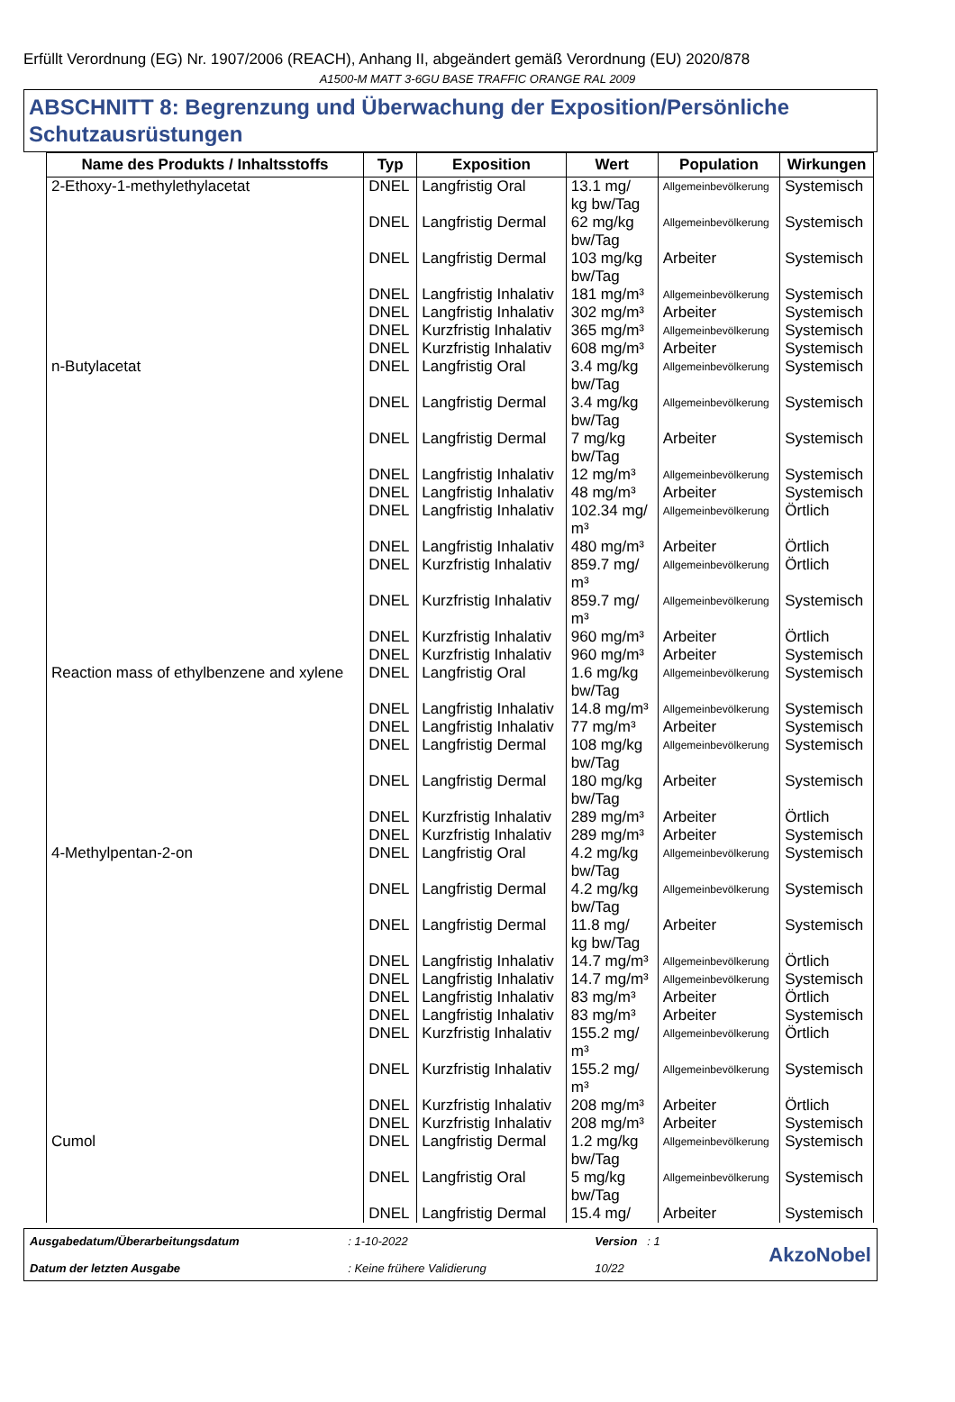Erfüllt Verordnung (EG) Nr. 1907/2006 (REACH), Anhang II, abgeändert gemäß Verordnung (EU) 2020/878
A1500-M MATT 3-6GU BASE TRAFFIC ORANGE RAL 2009
ABSCHNITT 8: Begrenzung und Überwachung der Exposition/Persönliche Schutzausrüstungen
| Name des Produkts / Inhaltsstoffs | Typ | Exposition | Wert | Population | Wirkungen |
| --- | --- | --- | --- | --- | --- |
| 2-Ethoxy-1-methylethylacetat | DNEL | Langfristig Oral | 13.1 mg/ kg bw/Tag | Allgemeinbevölkerung | Systemisch |
| | DNEL | Langfristig Dermal | 62 mg/kg bw/Tag | Allgemeinbevölkerung | Systemisch |
| | DNEL | Langfristig Dermal | 103 mg/kg bw/Tag | Arbeiter | Systemisch |
| | DNEL | Langfristig Inhalativ | 181 mg/m³ | Allgemeinbevölkerung | Systemisch |
| | DNEL | Langfristig Inhalativ | 302 mg/m³ | Arbeiter | Systemisch |
| | DNEL | Kurzfristig Inhalativ | 365 mg/m³ | Allgemeinbevölkerung | Systemisch |
| | DNEL | Kurzfristig Inhalativ | 608 mg/m³ | Arbeiter | Systemisch |
| n-Butylacetat | DNEL | Langfristig Oral | 3.4 mg/kg bw/Tag | Allgemeinbevölkerung | Systemisch |
| | DNEL | Langfristig Dermal | 3.4 mg/kg bw/Tag | Allgemeinbevölkerung | Systemisch |
| | DNEL | Langfristig Dermal | 7 mg/kg bw/Tag | Arbeiter | Systemisch |
| | DNEL | Langfristig Inhalativ | 12 mg/m³ | Allgemeinbevölkerung | Systemisch |
| | DNEL | Langfristig Inhalativ | 48 mg/m³ | Arbeiter | Systemisch |
| | DNEL | Langfristig Inhalativ | 102.34 mg/ m³ | Allgemeinbevölkerung | Örtlich |
| | DNEL | Langfristig Inhalativ | 480 mg/m³ | Arbeiter | Örtlich |
| | DNEL | Kurzfristig Inhalativ | 859.7 mg/ m³ | Allgemeinbevölkerung | Örtlich |
| | DNEL | Kurzfristig Inhalativ | 859.7 mg/ m³ | Allgemeinbevölkerung | Systemisch |
| | DNEL | Kurzfristig Inhalativ | 960 mg/m³ | Arbeiter | Örtlich |
| | DNEL | Kurzfristig Inhalativ | 960 mg/m³ | Arbeiter | Systemisch |
| Reaction mass of ethylbenzene and xylene | DNEL | Langfristig Oral | 1.6 mg/kg bw/Tag | Allgemeinbevölkerung | Systemisch |
| | DNEL | Langfristig Inhalativ | 14.8 mg/m³ | Allgemeinbevölkerung | Systemisch |
| | DNEL | Langfristig Inhalativ | 77 mg/m³ | Arbeiter | Systemisch |
| | DNEL | Langfristig Dermal | 108 mg/kg bw/Tag | Allgemeinbevölkerung | Systemisch |
| | DNEL | Langfristig Dermal | 180 mg/kg bw/Tag | Arbeiter | Systemisch |
| | DNEL | Kurzfristig Inhalativ | 289 mg/m³ | Arbeiter | Örtlich |
| | DNEL | Kurzfristig Inhalativ | 289 mg/m³ | Arbeiter | Systemisch |
| 4-Methylpentan-2-on | DNEL | Langfristig Oral | 4.2 mg/kg bw/Tag | Allgemeinbevölkerung | Systemisch |
| | DNEL | Langfristig Dermal | 4.2 mg/kg bw/Tag | Allgemeinbevölkerung | Systemisch |
| | DNEL | Langfristig Dermal | 11.8 mg/ kg bw/Tag | Arbeiter | Systemisch |
| | DNEL | Langfristig Inhalativ | 14.7 mg/m³ | Allgemeinbevölkerung | Örtlich |
| | DNEL | Langfristig Inhalativ | 14.7 mg/m³ | Allgemeinbevölkerung | Systemisch |
| | DNEL | Langfristig Inhalativ | 83 mg/m³ | Arbeiter | Örtlich |
| | DNEL | Langfristig Inhalativ | 83 mg/m³ | Arbeiter | Systemisch |
| | DNEL | Kurzfristig Inhalativ | 155.2 mg/ m³ | Allgemeinbevölkerung | Örtlich |
| | DNEL | Kurzfristig Inhalativ | 155.2 mg/ m³ | Allgemeinbevölkerung | Systemisch |
| | DNEL | Kurzfristig Inhalativ | 208 mg/m³ | Arbeiter | Örtlich |
| | DNEL | Kurzfristig Inhalativ | 208 mg/m³ | Arbeiter | Systemisch |
| Cumol | DNEL | Langfristig Dermal | 1.2 mg/kg bw/Tag | Allgemeinbevölkerung | Systemisch |
| | DNEL | Langfristig Oral | 5 mg/kg bw/Tag | Allgemeinbevölkerung | Systemisch |
| | DNEL | Langfristig Dermal | 15.4 mg/ | Arbeiter | Systemisch |
Ausgabedatum/Überarbeitungsdatum
Datum der letzten Ausgabe
: 1-10-2022
: Keine frühere Validierung
Version : 1
10/22
AkzoNobel